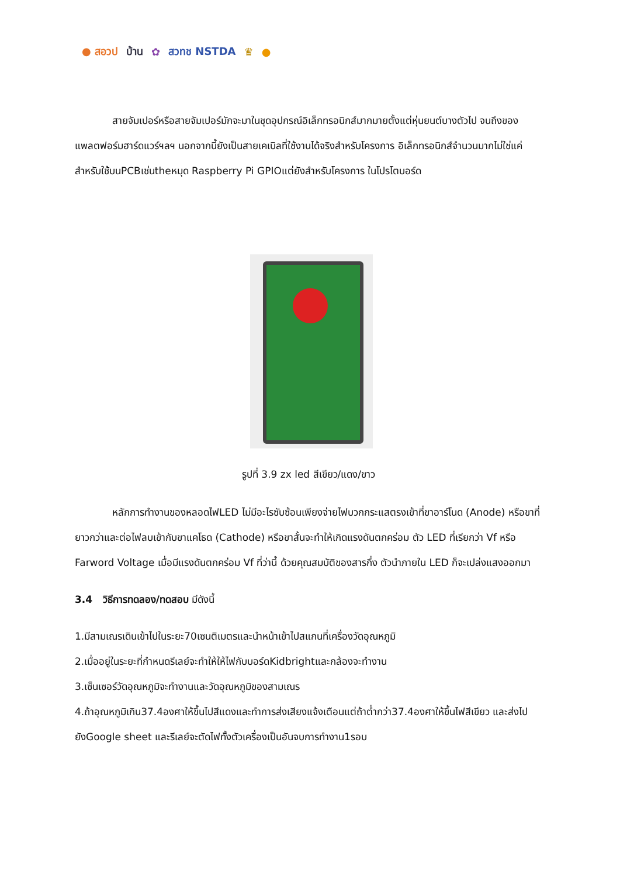● สอวป บ้าน ✿ สวทช NSTDA ♛ ●
สายจัมเปอร์หรือสายจัมเปอร์มักจะมาในชุดอุปกรณ์อิเล็กทรอนิกส์มากมายตั้งแต่หุ่นยนต์บางตัวไป จนถึงของ แพลตฟอร์มฮาร์ดแวร์ฯลฯ นอกจากนี้ยังเป็นสายเคเบิลที่ใช้งานได้จริงสำหรับโครงการ อิเล็กทรอนิกส์จำนวนมากไม่ใช่แค่สำหรับใช้บนPCBเช่นtheหมุด Raspberry Pi GPIOแต่ยังสำหรับโครงการ ในโปรโตบอร์ด
รูปที่ 3.9 zx led สีเขียว/แดง/ขาว
หลักการทำงานของหลอดไฟLED ไม่มีอะไรซับซ้อนเพียงจ่ายไฟบวกกระแสตรงเข้าที่ขาอาร์โนด (Anode) หรือขาที่ยาวกว่าและต่อไฟลบเข้ากับขาแคโธด (Cathode) หรือขาสั้นจะทำให้เกิดแรงดันตกคร่อม ตัว LED ที่เรียกว่า Vf หรือ Farword Voltage เมื่อมีแรงดันตกคร่อม Vf ที่ว่านี้ ด้วยคุณสมบัติของสารกึ่ง ตัวนำภายใน LED ก็จะเปล่งแสงออกมา
3.4 วิธีการทดลอง/ทดสอบ มีดังนี้
1.มีสามเณรเดินเข้าไปในระยะ70เซนติเมตรและนำหน้าเข้าไปสแกนที่เครื่องวัดอุณหภูมิ
2.เมื่ออยู่ในระยะที่กำหนดรีเลย์จะทำให้ให้ไฟกับบอร์ดKidbrightและกล้องจะทำงาน
3.เซ็นเซอร์วัดอุณหภูมิจะทำงานและวัดอุณหภูมิของสามเณร
4.ถ้าอุณหภูมิเกิน37.4องศาให้ขึ้นไปสีแดงและทำการส่งเสียงแจ้งเตือนแต่ถ้าต่ำกว่า37.4องศาให้ขึ้นไฟสีเขียว และส่งไปยังGoogle sheet และรีเลย์จะตัดไฟทั้งตัวเครื่องเป็นอันจบการทำงาน1รอบ